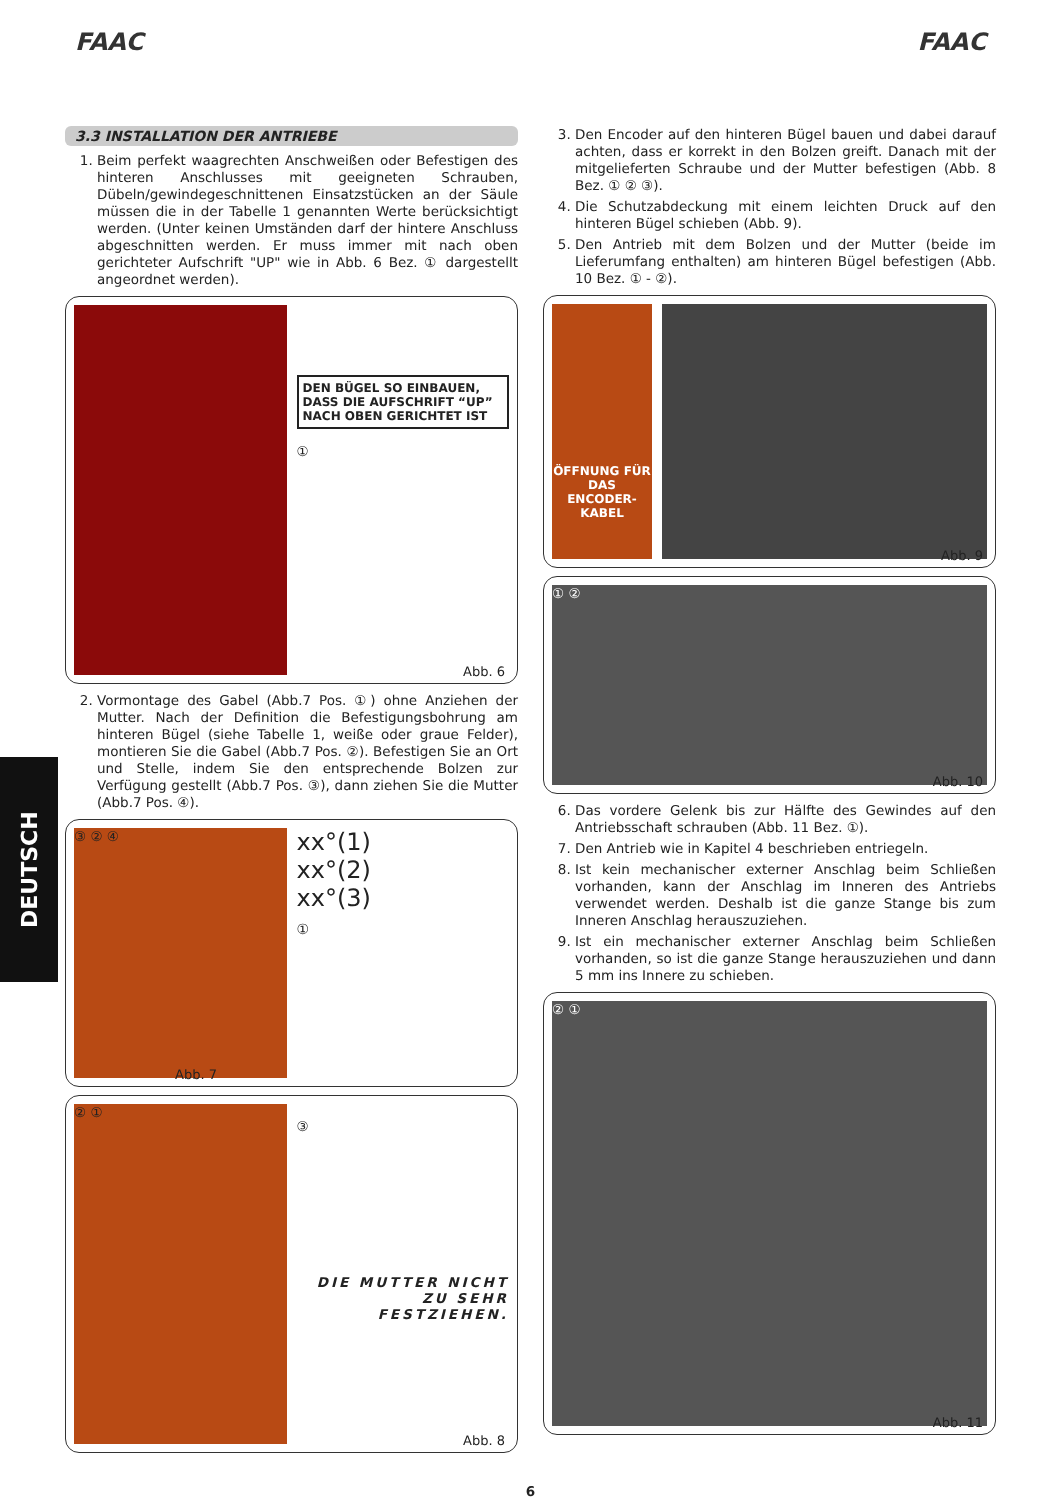FAAC FAAC
DEUTSCH
3.3 INSTALLATION DER ANTRIEBE
1. Beim perfekt waagrechten Anschweißen oder Befestigen des hinteren Anschlusses mit geeigneten Schrauben, Dübeln/gewindegeschnittenen Einsatzstücken an der Säule müssen die in der Tabelle 1 genannten Werte berücksichtigt werden. (Unter keinen Umständen darf der hintere Anschluss abgeschnitten werden. Er muss immer mit nach oben gerichteter Aufschrift "UP" wie in Abb. 6 Bez. ① dargestellt angeordnet werden).
DEN BÜGEL SO EINBAUEN, DASS DIE AUFSCHRIFT “UP” NACH OBEN GERICHTET IST
①
Abb. 6
2. Vormontage des Gabel (Abb.7 Pos. ①) ohne Anziehen der Mutter. Nach der Definition die Befestigungsbohrung am hinteren Bügel (siehe Tabelle 1, weiße oder graue Felder), montieren Sie die Gabel (Abb.7 Pos. ②). Befestigen Sie an Ort und Stelle, indem Sie den entsprechende Bolzen zur Verfügung gestellt (Abb.7 Pos. ③), dann ziehen Sie die Mutter (Abb.7 Pos. ④).
③ ② ④
xx°(1)
xx°(2)
xx°(3)
①
Abb. 7
② ①
③
DIE MUTTER NICHT ZU SEHR FESTZIEHEN.
Abb. 8
3. Den Encoder auf den hinteren Bügel bauen und dabei darauf achten, dass er korrekt in den Bolzen greift. Danach mit der mitgelieferten Schraube und der Mutter befestigen (Abb. 8 Bez. ① ② ③).
4. Die Schutzabdeckung mit einem leichten Druck auf den hinteren Bügel schieben (Abb. 9).
5. Den Antrieb mit dem Bolzen und der Mutter (beide im Lieferumfang enthalten) am hinteren Bügel befestigen (Abb. 10 Bez. ① - ②).
ÖFFNUNG FÜR DAS ENCODER-KABEL
Abb. 9
① ②
Abb. 10
6. Das vordere Gelenk bis zur Hälfte des Gewindes auf den Antriebsschaft schrauben (Abb. 11 Bez. ①).
7. Den Antrieb wie in Kapitel 4 beschrieben entriegeln.
8. Ist kein mechanischer externer Anschlag beim Schließen vorhanden, kann der Anschlag im Inneren des Antriebs verwendet werden. Deshalb ist die ganze Stange bis zum Inneren Anschlag herauszuziehen.
9. Ist ein mechanischer externer Anschlag beim Schließen vorhanden, so ist die ganze Stange herauszuziehen und dann 5 mm ins Innere zu schieben.
② ①
Abb. 11
6